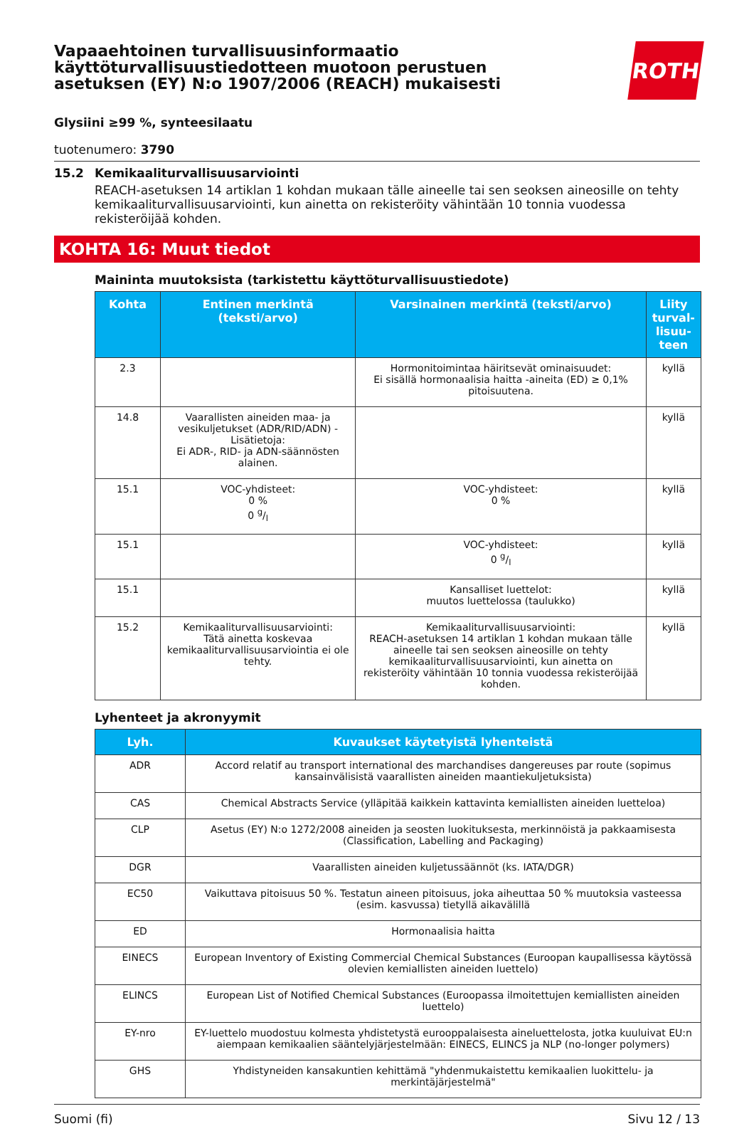Vapaaehtoinen turvallisuusinformaatio
käyttöturvallisuustiedotteen muotoon perustuen
asetuksen (EY) N:o 1907/2006 (REACH) mukaisesti
ROTH
Glysiini ≥99 %, synteesilaatu
tuotenumero: 3790
15.2 Kemikaaliturvallisuusarviointi
REACH-asetuksen 14 artiklan 1 kohdan mukaan tälle aineelle tai sen seoksen aineosille on tehty kemikaaliturvallisuusarviointi, kun ainetta on rekisteröity vähintään 10 tonnia vuodessa rekisteröijää kohden.
KOHTA 16: Muut tiedot
Maininta muutoksista (tarkistettu käyttöturvallisuustiedote)
| Kohta | Entinen merkintä (teksti/arvo) | Varsinainen merkintä (teksti/arvo) | Liity turval-lisuu-teen |
| --- | --- | --- | --- |
| 2.3 | | Hormonitoimintaa häiritsevät ominaisuudet: Ei sisällä hormonaalisia haitta -aineita (ED) ≥ 0,1% pitoisuutena. | kyllä |
| 14.8 | Vaarallisten aineiden maa- ja vesikuljetukset (ADR/RID/ADN) - Lisätietoja: Ei ADR-, RID- ja ADN-säännösten alainen. | | kyllä |
| 15.1 | VOC-yhdisteet: 0 % 0 g/l | VOC-yhdisteet: 0 % | kyllä |
| 15.1 | | VOC-yhdisteet: 0 g/l | kyllä |
| 15.1 | | Kansalliset luettelot: muutos luettelossa (taulukko) | kyllä |
| 15.2 | Kemikaaliturvallisuusarviointi: Tätä ainetta koskevaa kemikaaliturvallisuusarviointia ei ole tehty. | Kemikaaliturvallisuusarviointi: REACH-asetuksen 14 artiklan 1 kohdan mukaan tälle aineelle tai sen seoksen aineosille on tehty kemikaaliturvallisuusarviointi, kun ainetta on rekisteröity vähintään 10 tonnia vuodessa rekisteröijää kohden. | kyllä |
Lyhenteet ja akronyymit
| Lyh. | Kuvaukset käytetyistä lyhenteistä |
| --- | --- |
| ADR | Accord relatif au transport international des marchandises dangereuses par route (sopimus kansainvälisistä vaarallisten aineiden maantiekuljetuksista) |
| CAS | Chemical Abstracts Service (ylläpitää kaikkein kattavinta kemiallisten aineiden luetteloa) |
| CLP | Asetus (EY) N:o 1272/2008 aineiden ja seosten luokituksesta, merkinnöistä ja pakkaamisesta (Classification, Labelling and Packaging) |
| DGR | Vaarallisten aineiden kuljetussäännöt (ks. IATA/DGR) |
| EC50 | Vaikuttava pitoisuus 50 %. Testatun aineen pitoisuus, joka aiheuttaa 50 % muutoksia vasteessa (esim. kasvussa) tietyllä aikavälillä |
| ED | Hormonaalisia haitta |
| EINECS | European Inventory of Existing Commercial Chemical Substances (Euroopan kaupallisessa käytössä olevien kemiallisten aineiden luettelo) |
| ELINCS | European List of Notified Chemical Substances (Euroopassa ilmoitettujen kemiallisten aineiden luettelo) |
| EY-nro | EY-luettelo muodostuu kolmesta yhdistetystä eurooppalaisesta aineluettelosta, jotka kuuluivat EU:n aiempaan kemikaalien sääntelyjärjestelmään: EINECS, ELINCS ja NLP (no-longer polymers) |
| GHS | Yhdistyneiden kansakuntien kehittämä "yhdenmukaistettu kemikaalien luokittelu- ja merkintäjärjestelmä" |
Suomi (fi) Sivu 12 / 13